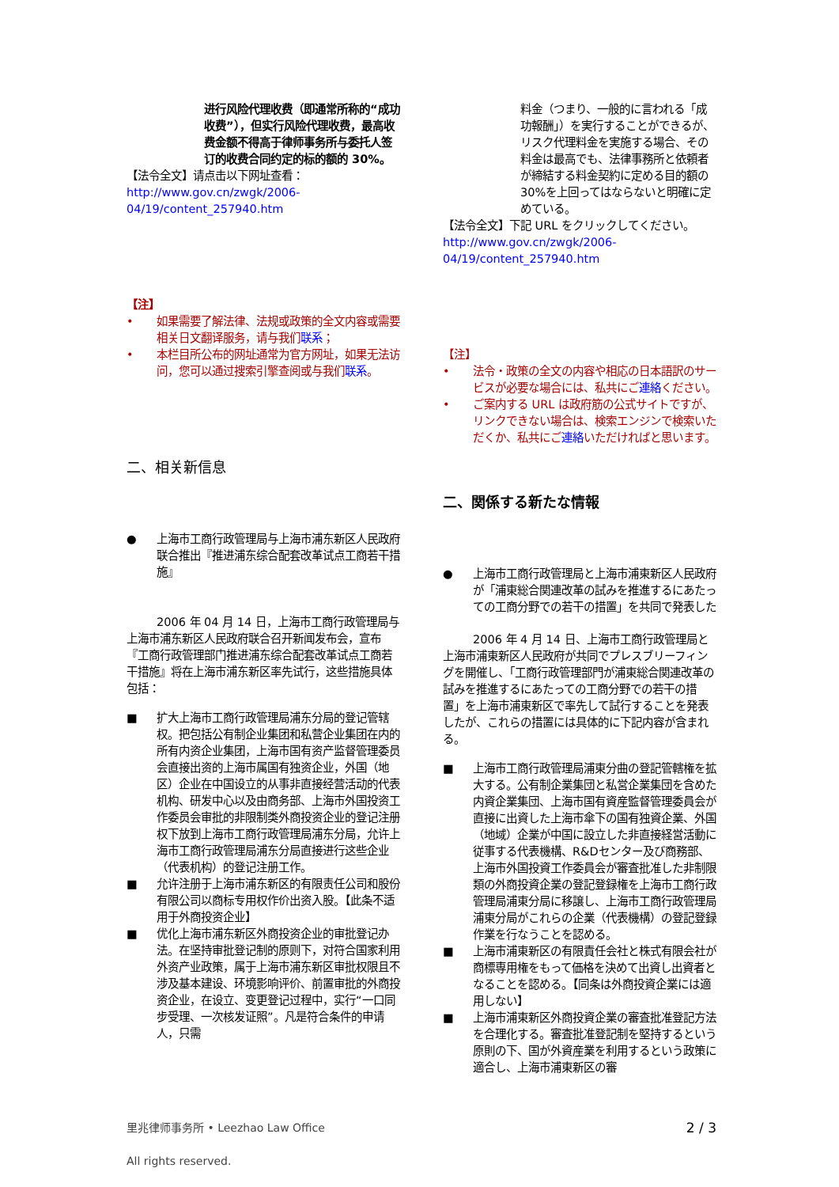进行风险代理收费（即通常所称的“成功收费”），但实行风险代理收费，最高收费金额不得高于律师事务所与委托人签订的收费合同约定的标的额的 30%。
【法令全文】请点击以下网址查看：
http://www.gov.cn/zwgk/2006-04/19/content_257940.htm
【注】
• 如果需要了解法律、法规或政策的全文内容或需要相关日文翻译服务，请与我们联系；
• 本栏目所公布的网址通常为官方网址，如果无法访问，您可以通过搜索引擎查阅或与我们联系。
二、相关新信息
● 上海市工商行政管理局与上海市浦东新区人民政府联合推出『推进浦东综合配套改革试点工商若干措施』
2006 年 04 月 14 日，上海市工商行政管理局与上海市浦东新区人民政府联合召开新闻发布会，宣布『工商行政管理部门推进浦东综合配套改革试点工商若干措施』将在上海市浦东新区率先试行，这些措施具体包括：
■ 扩大上海市工商行政管理局浦东分局的登记管辖权。把包括公有制企业集团和私营企业集团在内的所有内资企业集团，上海市国有资产监督管理委员会直接出资的上海市属国有独资企业，外国（地区）企业在中国设立的从事非直接经营活动的代表机构、研发中心以及由商务部、上海市外国投资工作委员会审批的非限制类外商投资企业的登记注册权下放到上海市工商行政管理局浦东分局，允许上海市工商行政管理局浦东分局直接进行这些企业（代表机构）的登记注册工作。
■ 允许注册于上海市浦东新区的有限责任公司和股份有限公司以商标专用权作价出资入股。【此条不适用于外商投资企业】
■ 优化上海市浦东新区外商投资企业的审批登记办法。在坚持审批登记制的原则下，对符合国家利用外资产业政策，属于上海市浦东新区审批权限且不涉及基本建设、环境影响评价、前置审批的外商投资企业，在设立、变更登记过程中，实行“一口同步受理、一次核发证照”。凡是符合条件的申请人，只需
料金（つまり、一般的に言われる「成功報酬」）を実行することができるが、リスク代理料金を実施する場合、その料金は最高でも、法律事務所と依頼者が締結する料金契約に定める目的額の30%を上回ってはならないと明確に定めている。
【法令全文】下記 URL をクリックしてください。
http://www.gov.cn/zwgk/2006-04/19/content_257940.htm
【注】
• 法令・政策の全文の内容や相応の日本語訳のサービスが必要な場合には、私共にご連絡ください。
• ご案内する URL は政府筋の公式サイトですが、リンクできない場合は、検索エンジンで検索いただくか、私共にご連絡いただければと思います。
二、関係する新たな情報
● 上海市工商行政管理局と上海市浦東新区人民政府が「浦東総合関連改革の試みを推進するにあたっての工商分野での若干の措置」を共同で発表した
2006 年 4 月 14 日、上海市工商行政管理局と上海市浦東新区人民政府が共同でプレスブリーフィングを開催し、「工商行政管理部門が浦東総合関連改革の試みを推進するにあたっての工商分野での若干の措置」を上海市浦東新区で率先して試行することを発表したが、これらの措置には具体的に下記内容が含まれる。
■ 上海市工商行政管理局浦東分曲の登記管轄権を拡大する。公有制企業集団と私営企業集団を含めた内資企業集団、上海市国有資産監督管理委員会が直接に出資した上海市傘下の国有独資企業、外国（地域）企業が中国に設立した非直接経営活動に従事する代表機構、R&Dセンター及び商務部、上海市外国投資工作委員会が審査批准した非制限類の外商投資企業の登記登録権を上海市工商行政管理局浦東分局に移譲し、上海市工商行政管理局浦東分局がこれらの企業（代表機構）の登記登録作業を行なうことを認める。
■ 上海市浦東新区の有限責任会社と株式有限会社が商標専用権をもって価格を決めて出資し出資者となることを認める。【同条は外商投資企業には適用しない】
■ 上海市浦東新区外商投資企業の審査批准登記方法を合理化する。審査批准登記制を堅持するという原則の下、国が外資産業を利用するという政策に適合し、上海市浦東新区の審
里兆律师事务所 • Leezhao Law Office
All rights reserved.
2 / 3